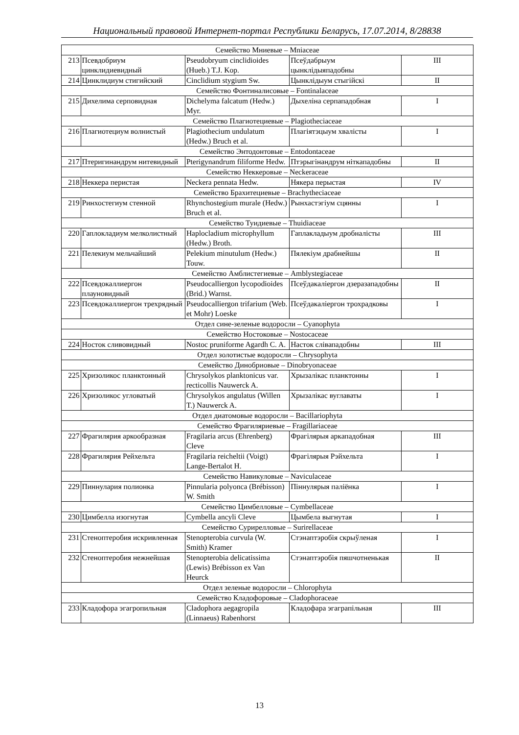Национальный правовой Интернет-портал Республики Беларусь, 17.07.2014, 8/28838
| Семейство Мниевые – Mniaceae | | | | |
| 213 | Псевдобриум цинклидиевидный | Pseudobryum cinclidioides (Hueb.) T.J. Kop. | Псеўдабрыум цынклідыяпадобны | III |
| 214 | Цинклидиум стигийский | Cinclidium stygium Sw. | Цынклідыум стыгійскі | II |
| Семейство Фонтиналисовые – Fontinalaceae | | | | |
| 215 | Дихелима серповидная | Dichelyma falcatum (Hedw.) Myr. | Дыхеліна серпападобная | I |
| Семейство Плагиотециевые – Plagiotheciaceae | | | | |
| 216 | Плагиотециум волнистый | Plagiothecium undulatum (Hedw.) Bruch et al. | Плагіятэцыум хвалісты | I |
| Семейство Энтодонтовые – Entodontaceae | | | | |
| 217 | Птеригинандрум нитевидный | Pterigynandrum filiforme Hedw. | Птэрыгінандрум ніткападобны | II |
| Семейство Неккеровые – Neckeraceae | | | | |
| 218 | Неккера перистая | Neckera pennata Hedw. | Някера перыстая | IV |
| Семейство Брахитециевые – Brachytheciaceae | | | | |
| 219 | Ринхостегиум стенной | Rhynchostegium murale (Hedw.) Bruch et al. | Рынхастэгіум сцянны | I |
| Семейство Туидиевые – Thuidiaceae | | | | |
| 220 | Гаплокладиум мелколистный | Haplocladium microphyllum (Hedw.) Broth. | Гаплакладыум дробналісты | III |
| 221 | Пелекиум мельчайший | Pelekium minutulum (Hedw.) Touw. | Пялекіум драбнейшы | II |
| Семейство Амблистегиевые – Amblystegiaceae | | | | |
| 222 | Псевдокаллиергон плауновидный | Pseudocalliergon lycopodioides (Brid.) Warnst. | Псеўдакаліергон дзеразападобны | II |
| 223 | Псевдокаллиергон трехрядный | Pseudocalliergon trifarium (Web. et Mohr) Loeske | Псеўдакаліергон трохрадковы | I |
| Отдел сине-зеленые водоросли – Cyanophyta | | | | |
| Семейство Ностоковые – Nostocaceae | | | | |
| 224 | Носток сливовидный | Nostoc pruniforme Agardh C. A. | Насток слівападобны | III |
| Отдел золотистые водоросли – Chrysophyta | | | | |
| Семейство Динобриовые – Dinobryonaceae | | | | |
| 225 | Хризоликос планктонный | Chrysolykos planktonicus var. recticollis Nauwerck A. | Хрызалікас планктонны | I |
| 226 | Хризоликос угловатый | Chrysolykos angulatus (Willen T.) Nauwerck A. | Хрызалікас вуглаваты | I |
| Отдел диатомовые водоросли – Bacillariophyta | | | | |
| Семейство Фрагиляриевые – Fragillariaceae | | | | |
| 227 | Фрагилярия аркообразная | Fragilaria arcus (Ehrenberg) Cleve | Фрагілярыя аркападобная | III |
| 228 | Фрагилярия Рейхельта | Fragilaria reicheltii (Voigt) Lange-Bertalot H. | Фрагілярыя Рэйхельта | I |
| Семейство Навикуловые – Naviculaceae | | | | |
| 229 | Пиннулария полионка | Pinnularia polyonca (Brébisson) W. Smith | Піннулярыя паліёнка | I |
| Семейство Цимбелловые – Cymbellaceae | | | | |
| 230 | Цимбелла изогнутая | Cymbella ancyli Cleve | Цымбела выгнутая | I |
| Семейство Сурирелловые – Surirellaceae | | | | |
| 231 | Стеноптеробия искривленная | Stenopterobia curvula (W. Smith) Kramer | Стэнаптэробія скрыўленая | I |
| 232 | Стеноптеробия нежнейшая | Stenopterobia delicatissima (Lewis) Brébisson ex Van Heurck | Стэнаптэробія пяшчотненькая | II |
| Отдел зеленые водоросли – Chlorophyta | | | | |
| Семейство Кладофоровые – Cladophoraceae | | | | |
| 233 | Кладофора эгагропильная | Cladophora aegagropila (Linnaeus) Rabenhorst | Кладофара эгагрaпільная | III |
13